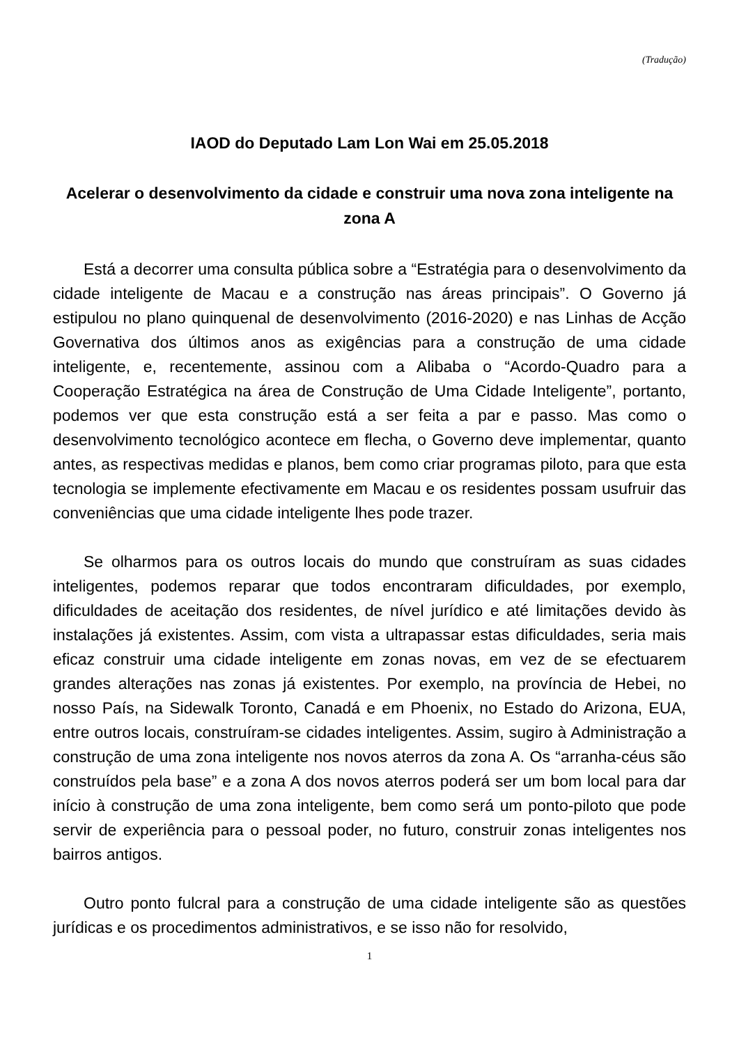(Tradução)
IAOD do Deputado Lam Lon Wai em 25.05.2018
Acelerar o desenvolvimento da cidade e construir uma nova zona inteligente na zona A
Está a decorrer uma consulta pública sobre a “Estratégia para o desenvolvimento da cidade inteligente de Macau e a construção nas áreas principais”. O Governo já estipulou no plano quinquenal de desenvolvimento (2016-2020) e nas Linhas de Acção Governativa dos últimos anos as exigências para a construção de uma cidade inteligente, e, recentemente, assinou com a Alibaba o “Acordo-Quadro para a Cooperação Estratégica na área de Construção de Uma Cidade Inteligente”, portanto, podemos ver que esta construção está a ser feita a par e passo. Mas como o desenvolvimento tecnológico acontece em flecha, o Governo deve implementar, quanto antes, as respectivas medidas e planos, bem como criar programas piloto, para que esta tecnologia se implemente efectivamente em Macau e os residentes possam usufruir das conveniências que uma cidade inteligente lhes pode trazer.
Se olharmos para os outros locais do mundo que construíram as suas cidades inteligentes, podemos reparar que todos encontraram dificuldades, por exemplo, dificuldades de aceitação dos residentes, de nível jurídico e até limitações devido às instalações já existentes. Assim, com vista a ultrapassar estas dificuldades, seria mais eficaz construir uma cidade inteligente em zonas novas, em vez de se efectuarem grandes alterações nas zonas já existentes. Por exemplo, na província de Hebei, no nosso País, na Sidewalk Toronto, Canadá e em Phoenix, no Estado do Arizona, EUA, entre outros locais, construíram-se cidades inteligentes. Assim, sugiro à Administração a construção de uma zona inteligente nos novos aterros da zona A. Os “arranha-céus são construídos pela base” e a zona A dos novos aterros poderá ser um bom local para dar início à construção de uma zona inteligente, bem como será um ponto-piloto que pode servir de experiência para o pessoal poder, no futuro, construir zonas inteligentes nos bairros antigos.
Outro ponto fulcral para a construção de uma cidade inteligente são as questões jurídicas e os procedimentos administrativos, e se isso não for resolvido,
1